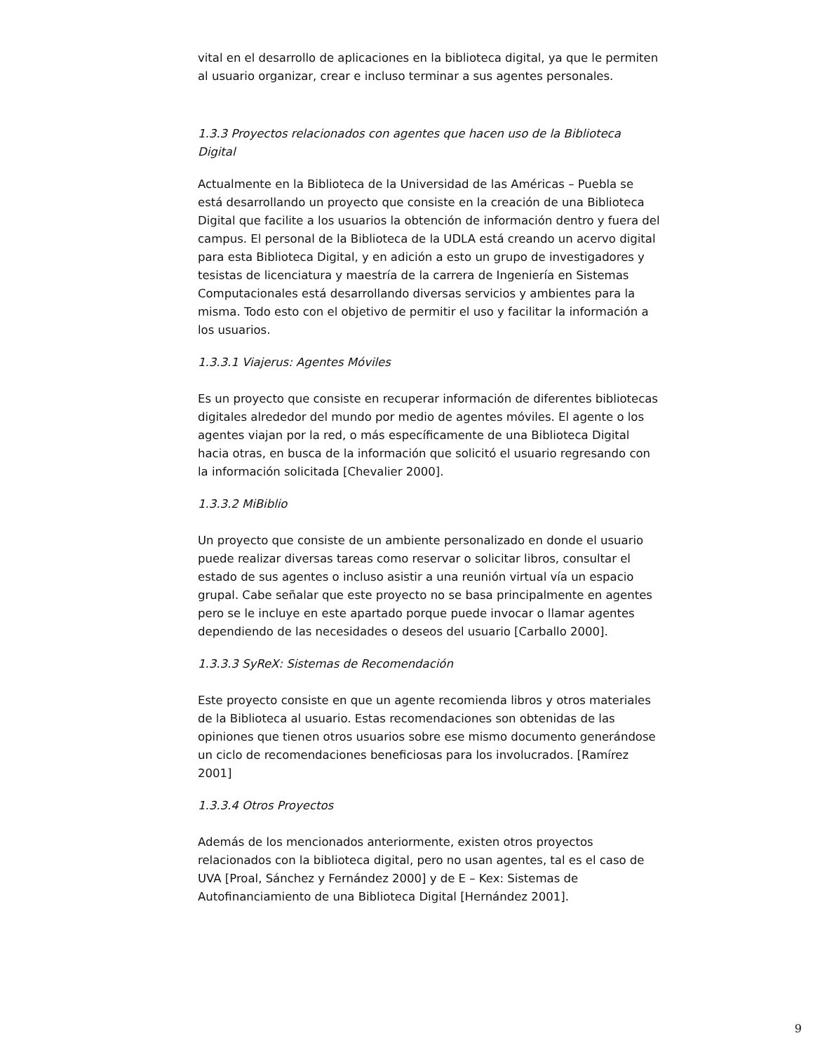vital en el desarrollo de aplicaciones en la biblioteca digital, ya que le permiten al usuario organizar, crear e incluso terminar a sus agentes personales.
1.3.3 Proyectos relacionados con agentes que hacen uso de la Biblioteca Digital
Actualmente en la Biblioteca de la Universidad de las Américas – Puebla se está desarrollando un proyecto que consiste en la creación de una Biblioteca Digital que facilite a los usuarios la obtención de información dentro y fuera del campus. El personal de la Biblioteca de la UDLA está creando un acervo digital para esta Biblioteca Digital, y en adición a esto un grupo de investigadores y tesistas de licenciatura y maestría de la carrera de Ingeniería en Sistemas Computacionales está desarrollando diversas servicios y ambientes para la misma. Todo esto con el objetivo de permitir el uso y facilitar la información a los usuarios.
1.3.3.1 Viajerus: Agentes Móviles
Es un proyecto que consiste en recuperar información de diferentes bibliotecas digitales alrededor del mundo por medio de agentes móviles. El agente o los agentes viajan por la red, o más específicamente de una Biblioteca Digital hacia otras, en busca de la información que solicitó el usuario regresando con la información solicitada [Chevalier 2000].
1.3.3.2 MiBiblio
Un proyecto que consiste de un ambiente personalizado en donde el usuario puede realizar diversas tareas como reservar o solicitar libros, consultar el estado de sus agentes o incluso asistir a una reunión virtual vía un espacio grupal. Cabe señalar que este proyecto no se basa principalmente en agentes pero se le incluye en este apartado porque puede invocar o llamar agentes dependiendo de las necesidades o deseos del usuario [Carballo 2000].
1.3.3.3 SyReX: Sistemas de Recomendación
Este proyecto consiste en que un agente recomienda libros y otros materiales de la Biblioteca al usuario. Estas recomendaciones son obtenidas de las opiniones que tienen otros usuarios sobre ese mismo documento generándose un ciclo de recomendaciones beneficiosas para los involucrados. [Ramírez 2001]
1.3.3.4 Otros Proyectos
Además de los mencionados anteriormente, existen otros proyectos relacionados con la biblioteca digital, pero no usan agentes, tal es el caso de UVA [Proal, Sánchez y Fernández 2000] y de E – Kex: Sistemas de Autofinanciamiento de una Biblioteca Digital [Hernández 2001].
9